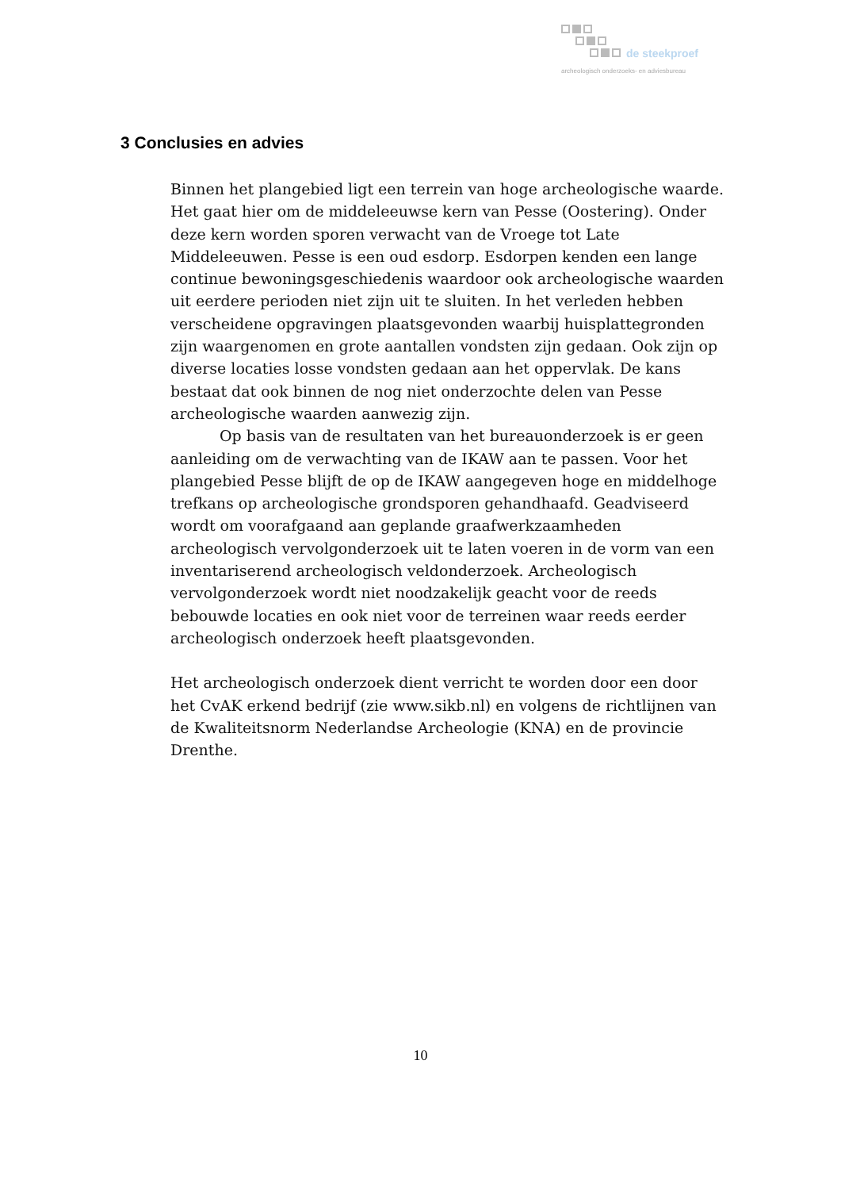de steekproef
archeologisch onderzoeks- en adviesbureau
3 Conclusies en advies
Binnen het plangebied ligt een terrein van hoge archeologische waarde. Het gaat hier om de middeleeuwse kern van Pesse (Oostering). Onder deze kern worden sporen verwacht van de Vroege tot Late Middeleeuwen. Pesse is een oud esdorp. Esdorpen kenden een lange continue bewoningsgeschiedenis waardoor ook archeologische waarden uit eerdere perioden niet zijn uit te sluiten. In het verleden hebben verscheidene opgravingen plaatsgevonden waarbij huisplattegronden zijn waargenomen en grote aantallen vondsten zijn gedaan. Ook zijn op diverse locaties losse vondsten gedaan aan het oppervlak. De kans bestaat dat ook binnen de nog niet onderzochte delen van Pesse archeologische waarden aanwezig zijn.
Op basis van de resultaten van het bureauonderzoek is er geen aanleiding om de verwachting van de IKAW aan te passen. Voor het plangebied Pesse blijft de op de IKAW aangegeven hoge en middelhoge trefkans op archeologische grondsporen gehandhaafd. Geadviseerd wordt om voorafgaand aan geplande graafwerkzaamheden archeologisch vervolgonderzoek uit te laten voeren in de vorm van een inventariserend archeologisch veldonderzoek. Archeologisch vervolgonderzoek wordt niet noodzakelijk geacht voor de reeds bebouwde locaties en ook niet voor de terreinen waar reeds eerder archeologisch onderzoek heeft plaatsgevonden.
Het archeologisch onderzoek dient verricht te worden door een door het CvAK erkend bedrijf (zie www.sikb.nl) en volgens de richtlijnen van de Kwaliteitsnorm Nederlandse Archeologie (KNA) en de provincie Drenthe.
10